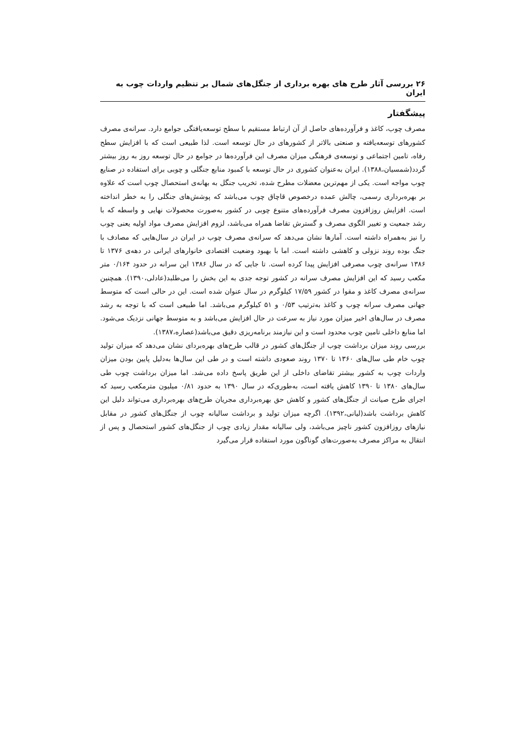۲۶ بررسی آثار طرح های بهره برداری از جنگل‌های شمال بر تنظیم واردات چوب به ایران
پیشگفتار
مصرف چوب، کاغذ و فرآورده‌های حاصل از آن ارتباط مستقیم با سطح توسعه‌یافتگی جوامع دارد. سرانه‌ی مصرف کشورهای توسعه‌یافته و صنعتی بالاتر از کشورهای در حال توسعه است. لذا طبیعی است که با افزایش سطح رفاه، تامین اجتماعی و توسعه‌ی فرهنگی میزان مصرف این فرآورده‌ها در جوامع در حال توسعه روز به روز بیشتر گردد(شمسیان،۱۳۸۸). ایران به‌عنوان کشوری در حال توسعه با کمبود منابع جنگلی و چوبی برای استفاده در صنایع چوب مواجه است. یکی از مهم‌ترین معضلات مطرح شده، تخریب جنگل به بهانه‌ی استحصال چوب است که علاوه بر بهره‌برداری رسمی، چالش عمده درخصوص قاچاق چوب می‌باشد که پوشش‌های جنگلی را به خطر انداخته است. افزایش روزافزون مصرف فرآورده‌های متنوع چوبی در کشور به‌صورت محصولات نهایی و واسطه که با رشد جمعیت و تغییر الگوی مصرف و گسترش تقاضا همراه می‌باشد، لزوم افزایش مصرف مواد اولیه یعنی چوب را نیز به‌همراه داشته است. آمارها نشان می‌دهد که سرانه‌ی مصرف چوب در ایران در سال‌هایی که مصادف با جنگ بوده روند نزولی و کاهشی داشته است. اما با بهبود وضعیت اقتصادی خانوارهای ایرانی در دهه‌ی ۱۳۷۶ تا ۱۳۸۶ سرانه‌ی چوب مصرفی افزایش پیدا کرده است. تا جایی که در سال ۱۳۸۶ این سرانه در حدود ۰/۱۶۴ متر مکعب رسید که این افزایش مصرف سرانه در کشور توجه جدی به این بخش را می‌طلبد(عادلی،۱۳۹۰). همچنین سرانه‌ی مصرف کاغذ و مقوا در کشور ۱۷/۵۹ کیلوگرم در سال عنوان شده است. این در حالی است که متوسط جهانی مصرف سرانه چوب و کاغذ به‌ترتیب ۰/۵۳ و ۵۱ کیلوگرم می‌باشد. اما طبیعی است که با توجه به رشد مصرف در سال‌های اخیر میزان مورد نیاز به سرعت در حال افزایش می‌باشد و به متوسط جهانی نزدیک می‌شود. اما منابع داخلی تامین چوب محدود است و این نیازمند برنامه‌ریزی دقیق می‌باشد(عصاره،۱۳۸۷).
بررسی روند میزان برداشت چوب از جنگل‌های کشور در قالب طرح‌های بهره‌بردای نشان می‌دهد که میزان تولید چوب خام طی سال‌های ۱۳۶۰ تا ۱۳۷۰ روند صعودی داشته است و در طی این سال‌ها به‌دلیل پایین بودن میزان واردات چوب به کشور بیشتر تقاضای داخلی از این طریق پاسخ داده می‌شد. اما میزان برداشت چوب طی سال‌های ۱۳۸۰ تا ۱۳۹۰ کاهش یافته است، به‌طوری‌که در سال ۱۳۹۰ به حدود ۰/۸۱ میلیون مترمکعب رسید که اجرای طرح صیانت از جنگل‌های کشور و کاهش حق بهره‌برداری مجریان طرح‌های بهره‌برداری می‌تواند دلیل این کاهش برداشت باشد(لیانی،۱۳۹۲). اگرچه میزان تولید و برداشت سالیانه چوب از جنگل‌های کشور در مقابل نیازهای روزافزون کشور ناچیز می‌باشد، ولی سالیانه مقدار زیادی چوب از جنگل‌های کشور استحصال و پس از انتقال به مراکز مصرف به‌صورت‌های گوناگون مورد استفاده قرار می‌گیرد